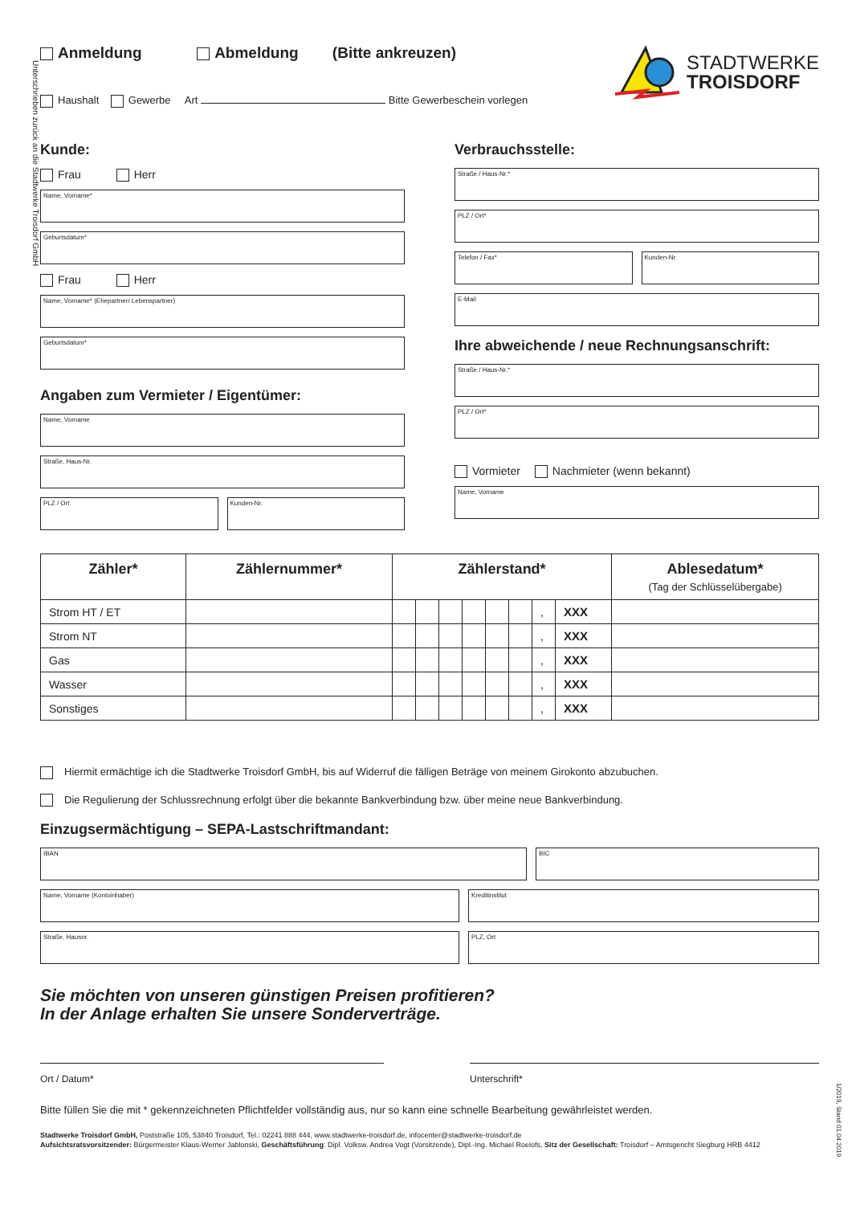Unterschrieben zurück an die Stadtwerke Troisdorf GmbH
Anmeldung Abmeldung (Bitte ankreuzen)
Haushalt Gewerbe Art Bitte Gewerbeschein vorlegen
STADTWERKE
TROISDORF
Kunde:
Frau Herr
Name, Vorname*
Geburtsdatum*
Frau Herr
Name, Vorname* (Ehepartner/ Lebenspartner)
Geburtsdatum*
Angaben zum Vermieter / Eigentümer:
Name, Vorname
Straße, Haus-Nr.
PLZ / Ort Kunden-Nr.
Verbrauchsstelle:
Straße / Haus-Nr.*
PLZ / Ort*
Telefon / Fax* Kunden-Nr.
E-Mail
Ihre abweichende / neue Rechnungsanschrift:
Straße / Haus-Nr.*
PLZ / Ort*
Vormieter Nachmieter (wenn bekannt)
Name, Vorname
| Zähler* | Zählernummer* | Zählerstand* | | | | | | | | Ablesedatum* (Tag der Schlüsselübergabe) |
| --- | --- | --- | --- | --- | --- | --- | --- | --- | --- | --- |
| Strom HT / ET | | | | | | | | , | XXX | |
| Strom NT | | | | | | | | , | XXX | |
| Gas | | | | | | | | , | XXX | |
| Wasser | | | | | | | | , | XXX | |
| Sonstiges | | | | | | | | , | XXX | |
Hiermit ermächtige ich die Stadtwerke Troisdorf GmbH, bis auf Widerruf die fälligen Beträge von meinem Girokonto abzubuchen.
Die Regulierung der Schlussrechnung erfolgt über die bekannte Bankverbindung bzw. über meine neue Bankverbindung.
Einzugsermächtigung – SEPA-Lastschriftmandant:
IBAN BIC
Name, Vorname (Kontoinhaber) Kreditinstitut
Straße, Hausnr. PLZ, Ort
Sie möchten von unseren günstigen Preisen profitieren?
In der Anlage erhalten Sie unsere Sonderverträge.
Ort / Datum* Unterschrift*
Bitte füllen Sie die mit * gekennzeichneten Pflichtfelder vollständig aus, nur so kann eine schnelle Bearbeitung gewährleistet werden.
Stadtwerke Troisdorf GmbH, Poststraße 105, 53840 Troisdorf, Tel.: 02241 888 444, www.stadtwerke-troisdorf.de, infocenter@stadtwerke-troisdorf.de
Aufsichtsratsvorsitzender: Bürgermeister Klaus-Werner Jablonski, Geschäftsführung: Dipl. Volksw. Andrea Vogt (Vorsitzende), Dipl.-Ing. Michael Roelofs, Sitz der Gesellschaft: Troisdorf – Amtsgericht Siegburg HRB 4412
1/2019, Stand 01.04.2019